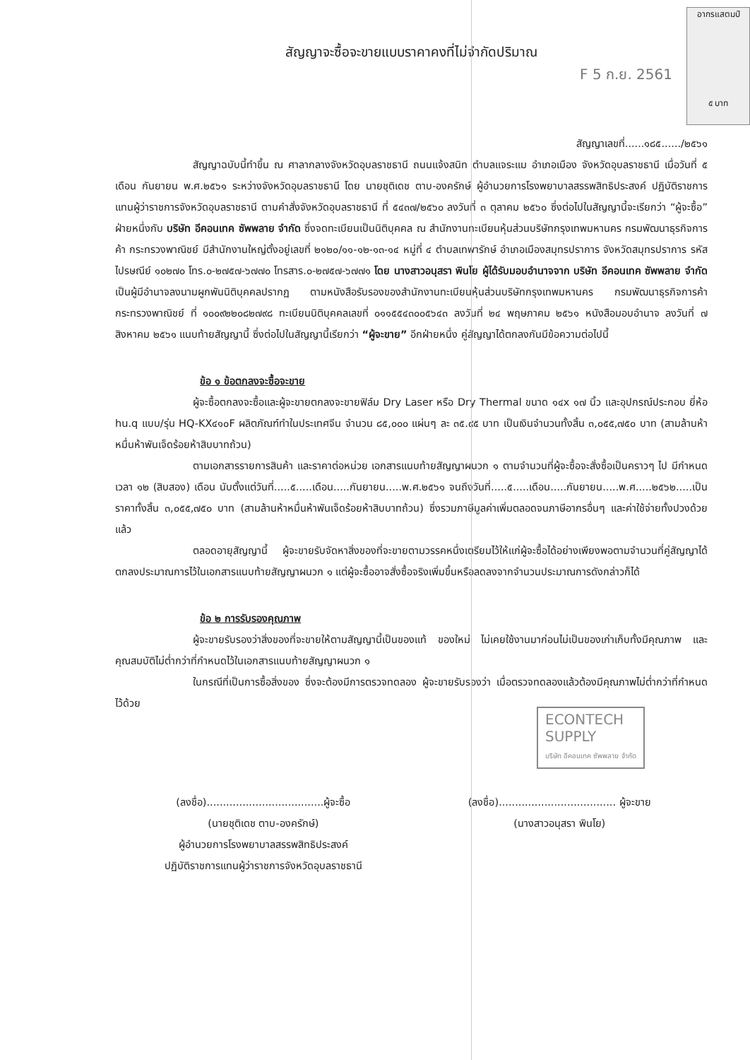อากรแสตมป์
๕ บาท
F 5 ก.ย. 2561
สัญญาจะซื้อจะขายแบบราคาคงที่ไม่จำกัดปริมาณ
สัญญาเลขที่......๑๘๕....../๒๕๖๑
สัญญาฉบับนี้ทำขึ้น ณ ศาลากลางจังหวัดอุบลราชธานี ถนนแจ้งสนิท ตำบลแจระแม อำเภอเมือง จังหวัดอุบลราชธานี เมื่อวันที่ ๕ เดือน กันยายน พ.ศ.๒๕๖๑ ระหว่างจังหวัดอุบลราชธานี โดย นายชุติเดช ตาบ-องครักษ์ ผู้อำนวยการโรงพยาบาลสรรพสิทธิประสงค์ ปฏิบัติราชการแทนผู้ว่าราชการจังหวัดอุบลราชธานี ตามคำสั่งจังหวัดอุบลราชธานี ที่ ๕๔๓๗/๒๕๖๐ ลงวันที่ ๓ ตุลาคม ๒๕๖๐ ซึ่งต่อไปในสัญญานี้จะเรียกว่า “ผู้จะซื้อ” ฝ่ายหนึ่งกับ บริษัท อีคอนเทค ซัพพลาย จำกัด ซึ่งจดทะเบียนเป็นนิติบุคคล ณ สำนักงานทะเบียนหุ้นส่วนบริษัทกรุงเทพมหานคร กรมพัฒนาธุรกิจการค้า กระทรวงพาณิชย์ มีสำนักงานใหญ่ตั้งอยู่เลขที่ ๒๑๒๐/๑๑-๑๒-๑๓-๑๔ หมู่ที่ ๔ ตำบลเทพารักษ์ อำเภอเมืองสมุทรปราการ จังหวัดสมุทรปราการ รหัสไปรษณีย์ ๑๐๒๗๐ โทร.๐-๒๗๕๗-๖๗๗๐ โทรสาร.๐-๒๗๕๗-๖๗๗๑ โดย นางสาวอนุสรา พินโย ผู้ได้รับมอบอำนาจจาก บริษัท อีคอนเทค ซัพพลาย จำกัด เป็นผู้มีอำนาจลงนามผูกพันนิติบุคคลปรากฏ ตามหนังสือรับรองของสำนักงานทะเบียนหุ้นส่วนบริษัทกรุงเทพมหานคร กรมพัฒนาธุรกิจการค้า กระทรวงพาณิชย์ ที่ ๑๐๐๙๒๒๐๘๒๗๙๘ ทะเบียนนิติบุคคลเลขที่ ๐๑๑๕๕๔๓๐๐๕๖๔๓ ลงวันที่ ๒๔ พฤษภาคม ๒๕๖๑ หนังสือมอบอำนาจ ลงวันที่ ๗ สิงหาคม ๒๕๖๑ แนบท้ายสัญญานี้ ซึ่งต่อไปในสัญญานี้เรียกว่า “ผู้จะขาย” อีกฝ่ายหนึ่ง คู่สัญญาได้ตกลงกันมีข้อความต่อไปนี้
ข้อ ๑ ข้อตกลงจะซื้อจะขาย
ผู้จะซื้อตกลงจะซื้อและผู้จะขายตกลงจะขายฟิล์ม Dry Laser หรือ Dry Thermal ขนาด ๑๔x ๑๗ นิ้ว และอุปกรณ์ประกอบ ยี่ห้อ hu.q แบบ/รุ่น HQ-KX๔๑๐F ผลิตภัณฑ์ทำในประเทศจีน จำนวน ๘๕,๐๐๐ แผ่นๆ ละ ๓๕.๙๕ บาท เป็นเงินจำนวนทั้งสิ้น ๓,๐๕๕,๗๕๐ บาท (สามล้านห้าหมื่นห้าพันเจ็ดร้อยห้าสิบบาทถ้วน)
ตามเอกสารรายการสินค้า และราคาต่อหน่วย เอกสารแนบท้ายสัญญาผนวก ๑ ตามจำนวนที่ผู้จะซื้อจะสั่งซื้อเป็นคราวๆ ไป มีกำหนดเวลา ๑๒ (สิบสอง) เดือน นับตั้งแต่วันที่.....๕.....เดือน.....กันยายน.....พ.ศ.๒๕๖๑ จนถึงวันที่.....๕.....เดือน.....กันยายน.....พ.ศ.....๒๕๖๒.....เป็นราคาทั้งสิ้น ๓,๐๕๕,๗๕๐ บาท (สามล้านห้าหมื่นห้าพันเจ็ดร้อยห้าสิบบาทถ้วน) ซึ่งรวมภาษีมูลค่าเพิ่มตลอดจนภาษีอากรอื่นๆ และค่าใช้จ่ายทั้งปวงด้วยแล้ว
ตลอดอายุสัญญานี้ ผู้จะขายรับจัดหาสิ่งของที่จะขายตามวรรคหนึ่งเตรียมไว้ให้แก่ผู้จะซื้อได้อย่างเพียงพอตามจำนวนที่คู่สัญญาได้ตกลงประมาณการไว้ในเอกสารแนบท้ายสัญญาผนวก ๑ แต่ผู้จะซื้ออาจสั่งซื้อจริงเพิ่มขึ้นหรือลดลงจากจำนวนประมาณการดังกล่าวก็ได้
ข้อ ๒ การรับรองคุณภาพ
ผู้จะขายรับรองว่าสิ่งของที่จะขายให้ตามสัญญานี้เป็นของแท้ ของใหม่ ไม่เคยใช้งานมาก่อนไม่เป็นของเก่าเก็บทั้งมีคุณภาพ และคุณสมบัติไม่ต่ำกว่าที่กำหนดไว้ในเอกสารแนบท้ายสัญญาผนวก ๑
ในกรณีที่เป็นการซื้อสิ่งของ ซึ่งจะต้องมีการตรวจทดลอง ผู้จะขายรับรองว่า เมื่อตรวจทดลองแล้วต้องมีคุณภาพไม่ต่ำกว่าที่กำหนดไว้ด้วย
ECONTECH
SUPPLY
บริษัท อีคอนเทค ซัพพลาย จำกัด
(ลงชื่อ)....................................ผู้จะซื้อ
(นายชุติเดช ตาบ-องครักษ์)
ผู้อำนวยการโรงพยาบาลสรรพสิทธิประสงค์
ปฏิบัติราชการแทนผู้ว่าราชการจังหวัดอุบลราชธานี
(ลงชื่อ).................................... ผู้จะขาย
(นางสาวอนุสรา พินโย)